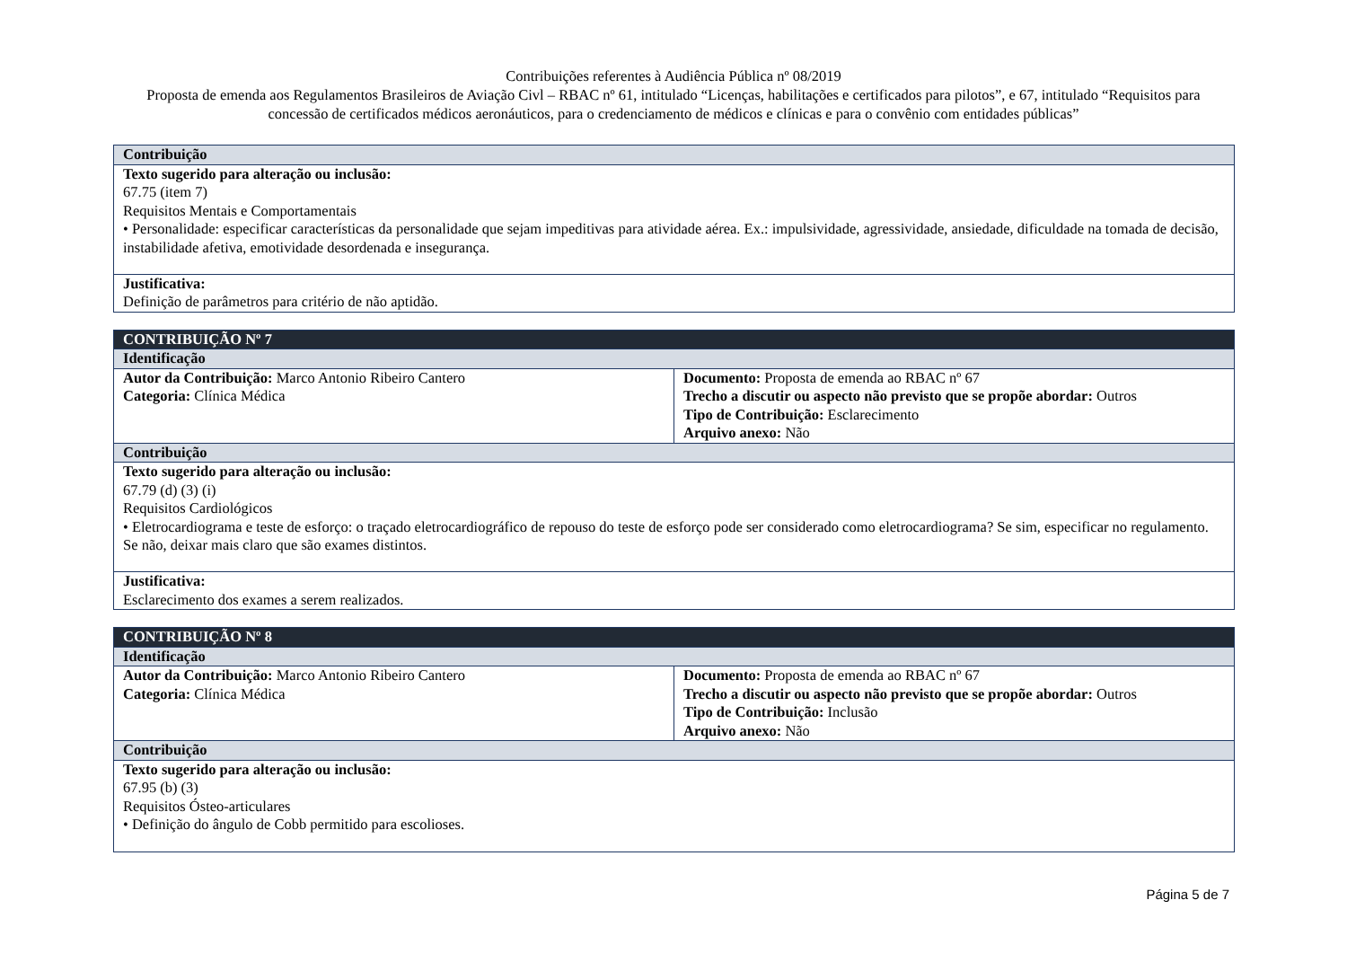Contribuições referentes à Audiência Pública nº 08/2019
Proposta de emenda aos Regulamentos Brasileiros de Aviação Civl – RBAC nº 61, intitulado “Licenças, habilitações e certificados para pilotos”, e 67, intitulado “Requisitos para concessão de certificados médicos aeronáuticos, para o credenciamento de médicos e clínicas e para o convênio com entidades públicas”
| Contribuição |
| Texto sugerido para alteração ou inclusão: 67.75 (item 7) Requisitos Mentais e Comportamentais • Personalidade: especificar características da personalidade que sejam impeditivas para atividade aérea. Ex.: impulsividade, agressividade, ansiedade, dificuldade na tomada de decisão, instabilidade afetiva, emotividade desordenada e insegurança. |
| Justificativa: Definição de parâmetros para critério de não aptidão. |
| CONTRIBUIÇÃO Nº 7 | |
| Identificação | |
| Autor da Contribuição: Marco Antonio Ribeiro Cantero Categoria: Clínica Médica | Documento: Proposta de emenda ao RBAC nº 67 Trecho a discutir ou aspecto não previsto que se propõe abordar: Outros Tipo de Contribuição: Esclarecimento Arquivo anexo: Não |
| Contribuição | |
| Texto sugerido para alteração ou inclusão: 67.79 (d) (3) (i) Requisitos Cardiológicos • Eletrocardiograma e teste de esforço: o traçado eletrocardiográfico de repouso do teste de esforço pode ser considerado como eletrocardiograma? Se sim, especificar no regulamento. Se não, deixar mais claro que são exames distintos. | |
| Justificativa: Esclarecimento dos exames a serem realizados. | |
| CONTRIBUIÇÃO Nº 8 | |
| Identificação | |
| Autor da Contribuição: Marco Antonio Ribeiro Cantero Categoria: Clínica Médica | Documento: Proposta de emenda ao RBAC nº 67 Trecho a discutir ou aspecto não previsto que se propõe abordar: Outros Tipo de Contribuição: Inclusão Arquivo anexo: Não |
| Contribuição | |
| Texto sugerido para alteração ou inclusão: 67.95 (b) (3) Requisitos Ósteo-articulares • Definição do ângulo de Cobb permitido para escolioses. | |
Página 5 de 7